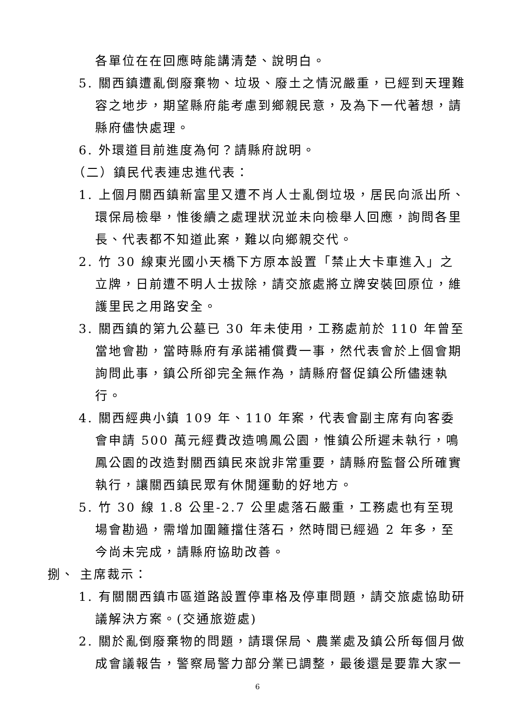各單位在在回應時能講清楚、說明白。
5. 關西鎮遭亂倒廢棄物、垃圾、廢土之情況嚴重，已經到天理難容之地步，期望縣府能考慮到鄉親民意，及為下一代著想，請縣府儘快處理。
6. 外環道目前進度為何？請縣府說明。
（二）鎮民代表連忠進代表：
1. 上個月關西鎮新富里又遭不肖人士亂倒垃圾，居民向派出所、環保局檢舉，惟後續之處理狀況並未向檢舉人回應，詢問各里長、代表都不知道此案，難以向鄉親交代。
2. 竹 30 線東光國小天橋下方原本設置「禁止大卡車進入」之立牌，日前遭不明人士拔除，請交旅處將立牌安裝回原位，維護里民之用路安全。
3. 關西鎮的第九公墓已 30 年未使用，工務處前於 110 年曾至當地會勘，當時縣府有承諾補償費一事，然代表會於上個會期詢問此事，鎮公所卻完全無作為，請縣府督促鎮公所儘速執行。
4. 關西經典小鎮 109 年、110 年案，代表會副主席有向客委會申請 500 萬元經費改造鳴鳳公園，惟鎮公所遲未執行，鳴鳳公園的改造對關西鎮民來說非常重要，請縣府監督公所確實執行，讓關西鎮民眾有休閒運動的好地方。
5. 竹 30 線 1.8 公里-2.7 公里處落石嚴重，工務處也有至現場會勘過，需增加圍籬擋住落石，然時間已經過 2 年多，至今尚未完成，請縣府協助改善。
捌、 主席裁示：
1. 有關關西鎮市區道路設置停車格及停車問題，請交旅處協助研議解決方案。(交通旅遊處)
2. 關於亂倒廢棄物的問題，請環保局、農業處及鎮公所每個月做成會議報告，警察局警力部分業已調整，最後還是要靠大家一
6